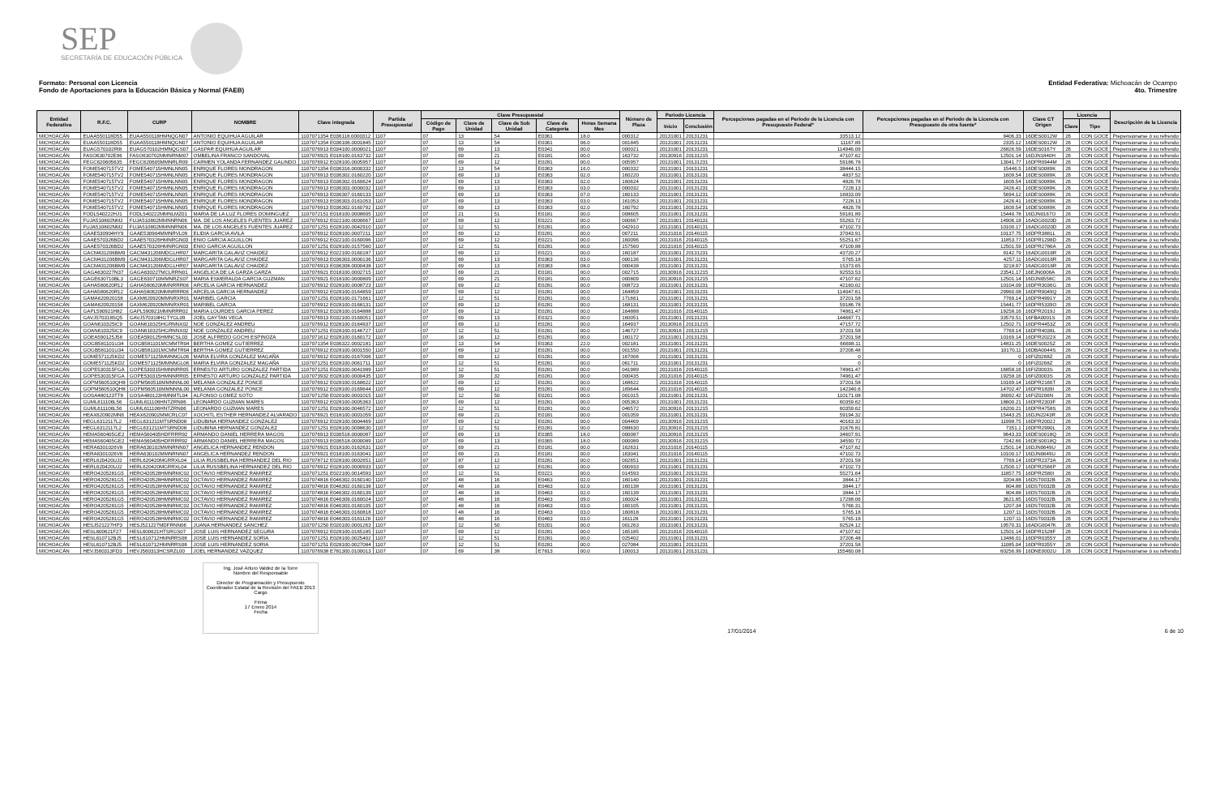SEP
SECRETARÍA DE EDUCACIÓN PÚBLICA
Formato: Personal con Licencia
Fondo de Aportaciones para la Educación Básica y Normal (FAEB)
Entidad Federativa: Michoacán de Ocampo
4to. Trimestre
| Entidad Federativa | R.F.C. | CURP | NOMBRE | Clave integrada | Partida Presupuestal | Clave Presupuestal | | | | | Número de Plaza | Periodo Licencia | | Percepciones pagadas en el Periodo de la Licencia con Presupuesto Federal* | Percepciones pagadas en el Periodo de la Licencia con Presupuesto de otra fuente* | Clave CT Origen | Licencia | | Descripción de la Licencia |
| --- | --- | --- | --- | --- | --- | --- | --- | --- | --- | --- | --- | --- | --- | --- | --- | --- | --- | --- | --- |
| | | | | | | Código de Pago | Clave de Unidad | Clave de Sub Unidad | Clave de Categoría | Horas Semana Mes | | Inicio | Conclusión | | | | Clave | Tipo | |
| MICHOACÁN | EUAA550118D55 | EUAA550118HMNQGN07 | ANTONIO EQUIHUA AGUILAR | 1107071354 E036118.0000312 | 1107 | 07 | 13 | 54 | E0361 | 18.0 | 000312 | 20131001 | 20131231 | 33513.12 | 9406.33 | 16DES0012W | 26 | CON GOCE | Prepensionarse ó su refrendo |
| MICHOACÁN | EUAA550118D55 | EUAA550118HMNQGN07 | ANTONIO EQUIHUA AGUILAR | 1107071354 E036106.0001845 | 1107 | 07 | 13 | 54 | E0361 | 06.0 | 001845 | 20131001 | 20131231 | 11167.89 | 2335.12 | 16DES0012W | 26 | CON GOCE | Prepensionarse ó su refrendo |
| MICHOACÁN | EUAG570102RI8 | EUAG570102HMNQGS07 | GASPAR EQUIHUA AGUILAR | 1107076913 E034100.0000021 | 1107 | 07 | 69 | 13 | E0341 | 00.0 | 000021 | 20131001 | 20131231 | 114946.09 | 26826.59 | 16DES0167Y | 26 | CON GOCE | Prepensionarse ó su refrendo |
| MICHOACÁN | FASO630702E96 | FASO630702MMNRNM07 | OMBELINA FRANCO SANDOVAL | 1107076921 E018100.0163732 | 1107 | 07 | 69 | 21 | E0181 | 00.0 | 163732 | 20130916 | 20131215 | 47107.62 | 12501.14 | 16DJN1840H | 26 | CON GOCE | Prepensionarse ó su refrendo |
| MICHOACÁN | FEGC620605635 | FEGC620605MMNRLR09 | CARMEN YOLANDA FERNANDEZ GALINDO | 1107076912 E028100.0005957 | 1107 | 07 | 69 | 12 | E0281 | 00.0 | 005957 | 20131001 | 20131231 | 59186.78 | 13041.77 | 16DPR0944M | 26 | CON GOCE | Prepensionarse ó su refrendo |
| MICHOACÁN | FOME540715TV2 | FOME540715HMNLNN05 | ENRIQUE FLORES MONDRAGON | 1107071354 E036316.0000332 | 1107 | 07 | 13 | 54 | E0363 | 16.0 | 000332 | 20131001 | 20131231 | 38444.15 | 15446.5 | 16DES0089K | 26 | CON GOCE | Prepensionarse ó su refrendo |
| MICHOACÁN | FOME540715TV2 | FOME540715HMNLNN05 | ENRIQUE FLORES MONDRAGON | 1107076913 E036302.0160220 | 1107 | 07 | 69 | 13 | E0363 | 02.0 | 160220 | 20131001 | 20131231 | 4837.52 | 1609.54 | 16DES0089K | 26 | CON GOCE | Prepensionarse ó su refrendo |
| MICHOACÁN | FOME540715TV2 | FOME540715HMNLNN05 | ENRIQUE FLORES MONDRAGON | 1107076913 E036302.0160624 | 1107 | 07 | 69 | 13 | E0363 | 02.0 | 160624 | 20131001 | 20131231 | 4826.78 | 1609.54 | 16DES0089K | 26 | CON GOCE | Prepensionarse ó su refrendo |
| MICHOACÁN | FOME540715TV2 | FOME540715HMNLNN05 | ENRIQUE FLORES MONDRAGON | 1107076913 E036303.0000032 | 1107 | 07 | 69 | 13 | E0363 | 03.0 | 000032 | 20131001 | 20131231 | 7228.13 | 2426.41 | 16DES0089K | 26 | CON GOCE | Prepensionarse ó su refrendo |
| MICHOACÁN | FOME540715TV2 | FOME540715HMNLNN05 | ENRIQUE FLORES MONDRAGON | 1107076913 E036307.0160133 | 1107 | 07 | 69 | 13 | E0363 | 07.0 | 160133 | 20131001 | 20131231 | 16833.09 | 5694.12 | 16DES0089K | 26 | CON GOCE | Prepensionarse ó su refrendo |
| MICHOACÁN | FOME540715TV2 | FOME540715HMNLNN05 | ENRIQUE FLORES MONDRAGON | 1107076913 E036303.0161053 | 1107 | 07 | 69 | 13 | E0363 | 03.0 | 161053 | 20131001 | 20131231 | 7228.13 | 2426.41 | 16DES0089K | 26 | CON GOCE | Prepensionarse ó su refrendo |
| MICHOACÁN | FOME540715TV2 | FOME540715HMNLNN05 | ENRIQUE FLORES MONDRAGON | 1107076913 E036302.0160792 | 1107 | 07 | 69 | 13 | E0363 | 02.0 | 160792 | 20131001 | 20131231 | 4826.78 | 1609.54 | 16DES0089K | 26 | CON GOCE | Prepensionarse ó su refrendo |
| MICHOACÁN | FODL540222HJ1 | FODL540222MMNLMZ01 | MARIA DE LA LUZ FLORES DOMINGUEZ | 1107072151 E018100.0008605 | 1107 | 07 | 21 | 51 | E0181 | 00.0 | 008605 | 20131001 | 20131231 | 59181.89 | 15440.78 | 16DJN0167O | 26 | CON GOCE | Prepensionarse ó su refrendo |
| MICHOACÁN | FUJA510802NM2 | FUJA510802MMNNRN06 | MA. DE LOS ANGELES FUENTES JUAREZ | 1107076912 E022100.0000667 | 1107 | 07 | 69 | 12 | E0221 | 00.0 | 000667 | 20131001 | 20140131 | 55263.72 | 14906.18 | 16ADG0020D | 26 | CON GOCE | Prepensionarse ó su refrendo |
| MICHOACÁN | FUJA510802NM2 | FUJA510802MMNNRN06 | MA. DE LOS ANGELES FUENTES JUAREZ | 1107071251 E028100.0042910 | 1107 | 07 | 12 | 51 | E0281 | 00.0 | 042910 | 20131001 | 20140131 | 47102.73 | 10100.17 | 16ADG0020D | 26 | CON GOCE | Prepensionarse ó su refrendo |
| MICHOACÁN | GAAE530904HY9 | GAAE530904MMNRVL09 | ELIDIA GARCIA AVILA | 1107076912 E028100.0007211 | 1107 | 07 | 69 | 12 | E0281 | 00.0 | 007211 | 20131016 | 20140115 | 37043.91 | 10137.75 | 16DPR3881L | 26 | CON GOCE | Prepensionarse ó su refrendo |
| MICHOACÁN | GAAE570326BD2 | GAAE570326HMNRGN03 | ENIO GARCIA AGUILLON | 1107076912 E022100.0160096 | 1107 | 07 | 69 | 12 | E0221 | 00.0 | 160096 | 20131016 | 20140115 | 55251.67 | 11853.77 | 16DPR1298D | 26 | CON GOCE | Prepensionarse ó su refrendo |
| MICHOACÁN | GAAE570326BD2 | GAAE570326HMNRGN03 | ENIO GARCIA AGUILLON | 1107071251 E028100.0157560 | 1107 | 07 | 12 | 51 | E0281 | 00.0 | 157560 | 20131016 | 20140115 | 47109.88 | 12501.59 | 16DPR2786A | 26 | CON GOCE | Prepensionarse ó su refrendo |
| MICHOACÁN | GACM431206BM9 | GACM431206MDGLHR07 | MARGARITA GALAVIZ CHAIDEZ | 1107076912 E022100.0160187 | 1107 | 07 | 69 | 12 | E0221 | 00.0 | 160187 | 20131001 | 20131231 | 43720.27 | 9142.79 | 16ADG0016R | 26 | CON GOCE | Prepensionarse ó su refrendo |
| MICHOACÁN | GACM431206BM9 | GACM431206MDGLHR07 | MARGARITA GALAVIZ CHAIDEZ | 1107076913 E036303.0000136 | 1107 | 07 | 69 | 13 | E0363 | 03.0 | 000136 | 20131001 | 20131231 | 5765.18 | 4257.11 | 16ADG0016R | 26 | CON GOCE | Prepensionarse ó su refrendo |
| MICHOACÁN | GACM431206BM9 | GACM431206MDGLHR07 | MARGARITA GALAVIZ CHAIDEZ | 1107076913 E036308.0000438 | 1107 | 07 | 69 | 13 | E0363 | 08.0 | 000438 | 20131001 | 20131231 | 15373.65 | 3218.97 | 16ADG0016R | 26 | CON GOCE | Prepensionarse ó su refrendo |
| MICHOACÁN | GAGA630227N37 | GAGA630227MCLRRN01 | ANGELICA DE LA GARZA GARZA | 1107076921 E018100.0002715 | 1107 | 07 | 69 | 21 | E0181 | 00.0 | 002715 | 20130916 | 20131215 | 92553.53 | 23541.17 | 16EJN0006A | 26 | CON GOCE | Prepensionarse ó su refrendo |
| MICHOACÁN | GAGE630710BL3 | GAGE630710MMNRZS07 | MARIA ESMERALDA GARCIA GUZMAN | 1107076921 E018100.0000809 | 1107 | 07 | 69 | 21 | E0181 | 00.0 | 000809 | 20130916 | 20131215 | 47107.62 | 12501.14 | 16DJN0558C | 26 | CON GOCE | Prepensionarse ó su refrendo |
| MICHOACÁN | GAHA580620R12 | GAHA580620MMNRRR06 | ARCELIA GARCIA HERNANDEZ | 1107076912 E028100.0008723 | 1107 | 07 | 69 | 12 | E0281 | 00.0 | 008723 | 20131001 | 20131231 | 42160.02 | 10104.09 | 16DPR3036G | 26 | CON GOCE | Prepensionarse ó su refrendo |
| MICHOACÁN | GAHA580620R12 | GAHA580620MMNRRR06 | ARCELIA GARCIA HERNANDEZ | 1107076912 E028100.0164859 | 1107 | 07 | 69 | 12 | E0281 | 00.0 | 164859 | 20131001 | 20131231 | 114047.61 | 29960.08 | 16DPR0049Q | 26 | CON GOCE | Prepensionarse ó su refrendo |
| MICHOACÁN | GAMA620920158 | GAXM620920MMNRXR01 | MARIBEL GARCIA | 1107071251 E028100.0171661 | 1107 | 07 | 12 | 51 | E0281 | 00.0 | 171661 | 20131001 | 20131231 | 37201.58 | 7769.14 | 16DPR4991Y | 26 | CON GOCE | Prepensionarse ó su refrendo |
| MICHOACÁN | GAMA620920158 | GAXM620920MMNRXR01 | MARIBEL GARCIA | 1107076912 E028100.0168131 | 1107 | 07 | 69 | 12 | E0281 | 00.0 | 168131 | 20131001 | 20131231 | 59186.78 | 15441.77 | 16DPR5339O | 26 | CON GOCE | Prepensionarse ó su refrendo |
| MICHOACÁN | GAPL590921H82 | GAPL590921MMNRRR02 | MARIA LOURDES GARCIA PEREZ | 1107076912 E028100.0164888 | 1107 | 07 | 69 | 12 | E0281 | 00.0 | 164888 | 20131016 | 20140115 | 74961.47 | 19258.16 | 16DPR2019J | 26 | CON GOCE | Prepensionarse ó su refrendo |
| MICHOACÁN | GAVJ570318SQ5 | GAVJ570318HGTYGL09 | JOEL GAYTAN VEGA | 1107076913 E032100.0160051 | 1107 | 07 | 69 | 13 | E0321 | 00.0 | 160051 | 20131001 | 20131231 | 144687.71 | 33570.51 | 16FBA0001S | 26 | CON GOCE | Prepensionarse ó su refrendo |
| MICHOACÁN | GOAN610325IC9 | GOAN610325HGRNNX02 | NOE GONZALEZ ANDREU | 1107076912 E028100.0164937 | 1107 | 07 | 69 | 12 | E0281 | 00.0 | 164937 | 20130916 | 20131215 | 47157.72 | 12502.71 | 16DPR4453Z | 26 | CON GOCE | Prepensionarse ó su refrendo |
| MICHOACÁN | GOAN610325IC9 | GOAN610325HGRNNX02 | NOE GONZALEZ ANDREU | 1107071251 E028100.0146727 | 1107 | 07 | 12 | 51 | E0281 | 00.0 | 146727 | 20130916 | 20131215 | 37201.58 | 7769.14 | 16DPR4038L | 26 | CON GOCE | Prepensionarse ó su refrendo |
| MICHOACÁN | GOEA590125J58 | GOEA590125HMNCSL03 | JOSE ALFREDO GOCHI ESPINOZA | 1107071612 E028100.0160172 | 1107 | 07 | 16 | 12 | E0281 | 00.0 | 160172 | 20131001 | 20131231 | 37201.58 | 10169.14 | 16DPR2022X | 26 | CON GOCE | Prepensionarse ó su refrendo |
| MICHOACÁN | GOGB581101U34 | GOGB581101MCMMTR04 | BERTHA GOMEZ GUTIERREZ | 1107071354 E036322.0002181 | 1107 | 07 | 13 | 54 | E0363 | 22.0 | 002181 | 20131001 | 20131231 | 66698.11 | 14831.25 | 16DES0025Z | 26 | CON GOCE | Prepensionarse ó su refrendo |
| MICHOACÁN | GOGB581101U34 | GOGB581101MCMMTR04 | BERTHA GOMEZ GUTIERREZ | 1107076912 E028100.0001550 | 1107 | 07 | 69 | 12 | E0281 | 00.0 | 001550 | 20131001 | 20131231 | 37206.48 | 10170.11 | 16DBA0044S | 26 | CON GOCE | Prepensionarse ó su refrendo |
| MICHOACÁN | GOME571125KD2 | GOME571125MMNNGL06 | MARIA ELVIRA GONZALEZ MAGAÑA | 1107076912 E028100.0167006 | 1107 | 07 | 69 | 12 | E0281 | 00.0 | 167006 | 20131001 | 20131231 | 0 | 0 | 16FIZ0268Z | 26 | CON GOCE | Prepensionarse ó su refrendo |
| MICHOACÁN | GOME571125KD2 | GOME571125MMNNGL06 | MARIA ELVIRA GONZALEZ MAGAÑA | 1107071251 E028100.0061711 | 1107 | 07 | 12 | 51 | E0281 | 00.0 | 061711 | 20131001 | 20131231 | 0 | 0 | 16FIZ0268Z | 26 | CON GOCE | Prepensionarse ó su refrendo |
| MICHOACÁN | GOPE530315FGA | GOPE530315HMNNRR05 | ERNESTO ARTURO GONZALEZ PARTIDA | 1107071251 E028100.0041989 | 1107 | 07 | 12 | 51 | E0281 | 00.0 | 041989 | 20131016 | 20140115 | 74961.47 | 16858.16 | 16FIZ0003S | 26 | CON GOCE | Prepensionarse ó su refrendo |
| MICHOACÁN | GOPE530315FGA | GOPE530315HMNNRR05 | ERNESTO ARTURO GONZALEZ PARTIDA | 1107073932 E028100.0000435 | 1107 | 07 | 39 | 32 | E0281 | 00.0 | 000435 | 20131016 | 20140115 | 74961.47 | 19258.16 | 16FIZ0003S | 26 | CON GOCE | Prepensionarse ó su refrendo |
| MICHOACÁN | GOPM560510QH8 | GOPM560510MMNNNL00 | MELANIA GONZALEZ PONCE | 1107076912 E028100.0168622 | 1107 | 07 | 69 | 12 | E0281 | 00.0 | 168622 | 20131016 | 20140115 | 37201.58 | 10169.14 | 16DPR2166T | 26 | CON GOCE | Prepensionarse ó su refrendo |
| MICHOACÁN | GOPM560510QH8 | GOPM560510MMNNNL00 | MELANIA GONZALEZ PONCE | 1107076912 E028100.0169644 | 1107 | 07 | 69 | 12 | E0281 | 00.0 | 169644 | 20131016 | 20140115 | 142340.6 | 14702.47 | 16DPR1839I | 26 | CON GOCE | Prepensionarse ó su refrendo |
| MICHOACÁN | GOSA480123TT8 | GOSA480123HMNMTL04 | ALFONSO GOMEZ SOTO | 1107071250 E020100.0001015 | 1107 | 07 | 12 | 50 | E0201 | 00.0 | 001015 | 20131001 | 20131231 | 110171.08 | 36092.42 | 16FIZ0206N | 26 | CON GOCE | Prepensionarse ó su refrendo |
| MICHOACÁN | GUML611106L56 | GUML611106HNTZRN06 | LEONARDO GUZMAN MARES | 1107076912 E028100.0005363 | 1107 | 07 | 69 | 12 | E0281 | 00.0 | 005363 | 20131001 | 20131231 | 60359.62 | 18600.21 | 16DPR2303F | 26 | CON GOCE | Prepensionarse ó su refrendo |
| MICHOACÁN | GUML611106L56 | GUML611106HNTZRN06 | LEONARDO GUZMAN MARES | 1107071251 E028100.0046572 | 1107 | 07 | 12 | 51 | E0281 | 00.0 | 046572 | 20130916 | 20131215 | 60359.62 | 16200.21 | 16DPR4758S | 26 | CON GOCE | Prepensionarse ó su refrendo |
| MICHOACÁN | HEAX620902MN6 | HEAX620902MMCRLC07 | XOCHITL ESTHER HERNANDEZ ALVARADO | 1107076921 E018100.0001059 | 1107 | 07 | 69 | 21 | E0181 | 00.0 | 001059 | 20131001 | 20131231 | 59194.32 | 15443.25 | 16DJN2243R | 26 | CON GOCE | Prepensionarse ó su refrendo |
| MICHOACÁN | HEGL6312117L2 | HEGL631211MTSRND08 | LIDUBINA HERNANDEZ GONZALEZ | 1107076912 E028100.0004469 | 1107 | 07 | 69 | 12 | E0281 | 00.0 | 004469 | 20130916 | 20131215 | 40163.32 | 11998.75 | 16DPR2002J | 26 | CON GOCE | Prepensionarse ó su refrendo |
| MICHOACÁN | HEGL6312117L2 | HEGL631211MTSRND08 | LIDUBINA HERNANDEZ GONZALEZ | 1107071251 E028100.0098630 | 1107 | 07 | 12 | 51 | E0281 | 00.0 | 098630 | 20130916 | 20131215 | 31676.81 | 7351.1 | 16DPR2990L | 26 | CON GOCE | Prepensionarse ó su refrendo |
| MICHOACÁN | HEMA560405GE2 | HEMA560405HDFRRR92 | ARMANDO DANIEL HERRERA MAGOS | 1107076913 E036518.0000087 | 1107 | 07 | 69 | 13 | E0365 | 18.0 | 000087 | 20130916 | 20131215 | 34607.91 | 9643.33 | 16DES0018Q | 26 | CON GOCE | Prepensionarse ó su refrendo |
| MICHOACÁN | HEMA560405GE2 | HEMA560405HDFRRR92 | ARMANDO DANIEL HERRERA MAGOS | 1107076913 E036518.0000089 | 1107 | 07 | 69 | 13 | E0365 | 18.0 | 000089 | 20130916 | 20131215 | 34590.72 | 7242.66 | 16DES0018Q | 26 | CON GOCE | Prepensionarse ó su refrendo |
| MICHOACÁN | HERA6301026V8 | HERA630102MMNRNN07 | ANGELICA HERNANDEZ RENDON | 1107076921 E018100.0162631 | 1107 | 07 | 69 | 21 | E0181 | 00.0 | 162631 | 20131016 | 20140115 | 47107.62 | 12501.14 | 16DJN0649U | 26 | CON GOCE | Prepensionarse ó su refrendo |
| MICHOACÁN | HERA6301026V8 | HERA630102MMNRNN07 | ANGELICA HERNANDEZ RENDON | 1107076921 E018100.0163041 | 1107 | 07 | 69 | 21 | E0181 | 00.0 | 163041 | 20131016 | 20140115 | 47102.73 | 10100.17 | 16DJN0649U | 26 | CON GOCE | Prepensionarse ó su refrendo |
| MICHOACÁN | HERL620420UJ2 | HERL620420MGRRXL04 | LILIA RUSSBELINA HERNANDEZ DEL RIO | 1107078712 E028100.0002651 | 1107 | 07 | 87 | 12 | E0281 | 00.0 | 002651 | 20131001 | 20131231 | 37201.58 | 7769.14 | 16DPR2373A | 26 | CON GOCE | Prepensionarse ó su refrendo |
| MICHOACÁN | HERL620420UJ2 | HERL620420MGRRXL04 | LILIA RUSSBELINA HERNANDEZ DEL RIO | 1107076912 E028100.0000933 | 1107 | 07 | 69 | 12 | E0281 | 00.0 | 000933 | 20131001 | 20131231 | 47102.73 | 12500.17 | 16DPR2566P | 26 | CON GOCE | Prepensionarse ó su refrendo |
| MICHOACÁN | HERO4205281G5 | HERO420528HMNRMC02 | OCTAVIO HERNANDEZ RAMIREZ | 1107071251 E022100.0014593 | 1107 | 07 | 12 | 51 | E0221 | 00.0 | 014593 | 20131001 | 20131231 | 55271.64 | 11857.75 | 16DPR2580I | 26 | CON GOCE | Prepensionarse ó su refrendo |
| MICHOACÁN | HERO4205281G5 | HERO420528HMNRMC02 | OCTAVIO HERNANDEZ RAMIREZ | 1107074816 E046302.0160140 | 1107 | 07 | 48 | 16 | E0463 | 02.0 | 160140 | 20131001 | 20131231 | 3844.17 | 3204.88 | 16DST0032B | 26 | CON GOCE | Prepensionarse ó su refrendo |
| MICHOACÁN | HERO4205281G5 | HERO420528HMNRMC02 | OCTAVIO HERNANDEZ RAMIREZ | 1107074816 E046302.0160138 | 1107 | 07 | 48 | 16 | E0463 | 02.0 | 160138 | 20131001 | 20131231 | 3844.17 | 804.88 | 16DST0032B | 26 | CON GOCE | Prepensionarse ó su refrendo |
| MICHOACÁN | HERO4205281G5 | HERO420528HMNRMC02 | OCTAVIO HERNANDEZ RAMIREZ | 1107074816 E046302.0160139 | 1107 | 07 | 48 | 16 | E0463 | 02.0 | 160139 | 20131001 | 20131231 | 3844.17 | 804.88 | 16DST0032B | 26 | CON GOCE | Prepensionarse ó su refrendo |
| MICHOACÁN | HERO4205281G5 | HERO420528HMNRMC02 | OCTAVIO HERNANDEZ RAMIREZ | 1107074816 E046309.0160024 | 1107 | 07 | 48 | 16 | E0463 | 09.0 | 160024 | 20131001 | 20131231 | 17298.06 | 3621.85 | 16DST0032B | 26 | CON GOCE | Prepensionarse ó su refrendo |
| MICHOACÁN | HERO4205281G5 | HERO420528HMNRMC02 | OCTAVIO HERNANDEZ RAMIREZ | 1107074816 E046303.0160105 | 1107 | 07 | 48 | 16 | E0463 | 03.0 | 160105 | 20131001 | 20131231 | 5766.31 | 1207.34 | 16DST0032B | 26 | CON GOCE | Prepensionarse ó su refrendo |
| MICHOACÁN | HERO4205281G5 | HERO420528HMNRMC02 | OCTAVIO HERNANDEZ RAMIREZ | 1107074816 E046303.0160818 | 1107 | 07 | 48 | 16 | E0463 | 03.0 | 160818 | 20131001 | 20131231 | 5765.18 | 1207.11 | 16DST0032B | 26 | CON GOCE | Prepensionarse ó su refrendo |
| MICHOACÁN | HERO4205281G5 | HERO420528HMNRMC02 | OCTAVIO HERNANDEZ RAMIREZ | 1107074816 E046303.0161128 | 1107 | 07 | 48 | 16 | E0463 | 03.0 | 161128 | 20131001 | 20131231 | 5765.18 | 1207.11 | 16DST0032B | 26 | CON GOCE | Prepensionarse ó su refrendo |
| MICHOACÁN | HESJ521227HP3 | HESJ521227MDFRNN06 | JUANA HERNANDEZ SANCHEZ | 1107071250 E020100.0001263 | 1107 | 07 | 12 | 50 | E0201 | 00.0 | 001263 | 20131001 | 20131231 | 92524.12 | 19570.31 | 16ADG0047K | 26 | CON GOCE | Prepensionarse ó su refrendo |
| MICHOACÁN | HESL600621F27 | HESL600621HTSRGS07 | JOSE LUIS HERNANDEZ SEGURA | 1107076912 E028100.0165185 | 1107 | 07 | 69 | 12 | E0281 | 00.0 | 165185 | 20131016 | 20140115 | 47107.62 | 12501.14 | 16DPR1528F | 26 | CON GOCE | Prepensionarse ó su refrendo |
| MICHOACÁN | HESL610712BJ5 | HESL610712HMNRRS08 | JOSE LUIS HERNANDEZ SORIA | 1107071251 E028100.0025402 | 1107 | 07 | 12 | 51 | E0281 | 00.0 | 025402 | 20131001 | 20131231 | 37206.48 | 13486.01 | 16DPR0355Y | 26 | CON GOCE | Prepensionarse ó su refrendo |
| MICHOACÁN | HESL610712BJ5 | HESL610712HMNRRS08 | JOSE LUIS HERNANDEZ SORIA | 1107071251 E028100.0027084 | 1107 | 07 | 12 | 51 | E0281 | 00.0 | 027084 | 20131001 | 20131231 | 37201.58 | 11085.04 | 16DPR0355Y | 26 | CON GOCE | Prepensionarse ó su refrendo |
| MICHOACÁN | HEVJ560313FD3 | HEVJ560313HCSRZL00 | JOEL HERNANDEZ VAZQUEZ | 1107076938 E781300.0100013 | 1107 | 07 | 69 | 38 | E7813 | 00.0 | 100013 | 20131001 | 20131231 | 155460.08 | 60256.99 | 16DNE0002U | 26 | CON GOCE | Prepensionarse ó su refrendo |
Ing. José Arturo Valdez de la Torre
Nombre del Responsable
Director de Programación y Presupuesto
Coordinador Estatal de la Revisión del FAEB 2013
Cargo
Firma
17 Enero 2014
Fecha
17/01/2014
6 de 10